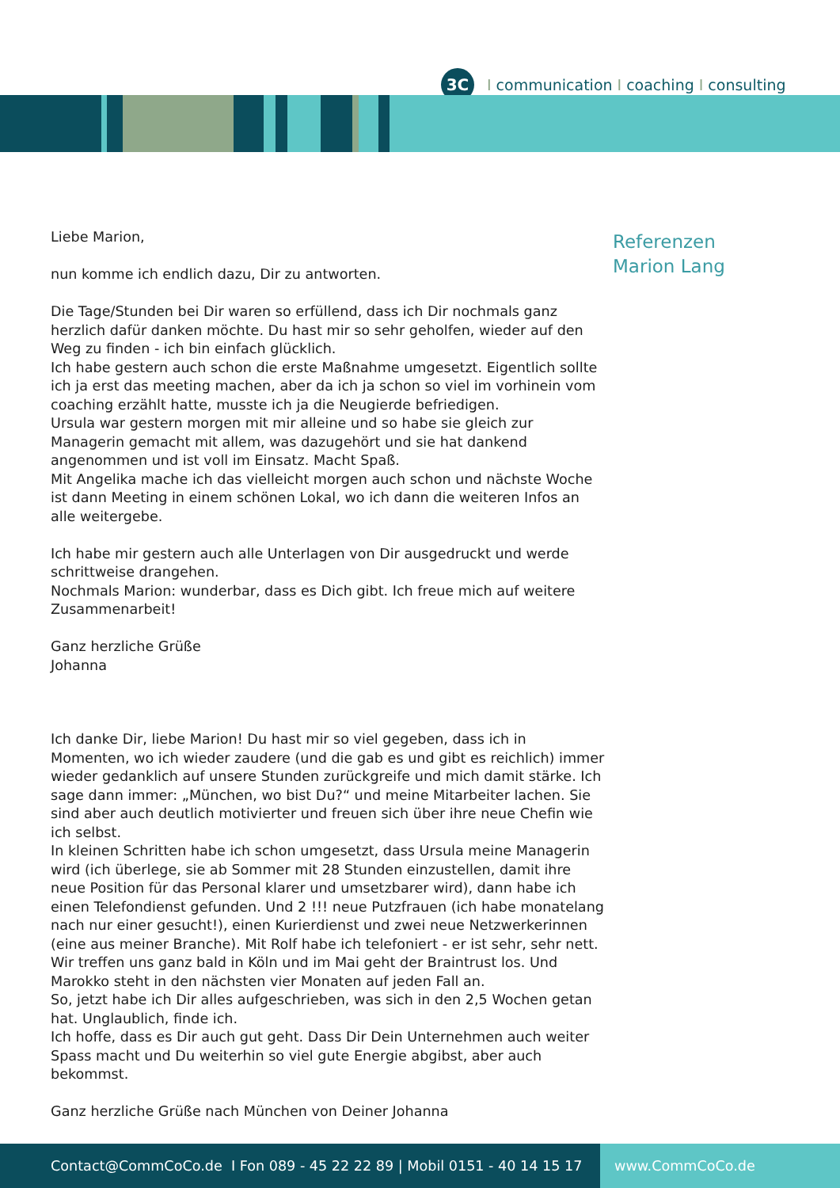3C
Icommunication I coaching I consulting
Referenzen
Marion Lang
Liebe Marion,
nun komme ich endlich dazu, Dir zu antworten.
Die Tage/Stunden bei Dir waren so erfüllend, dass ich Dir nochmals ganz herzlich dafür danken möchte. Du hast mir so sehr geholfen, wieder auf den Weg zu finden - ich bin einfach glücklich.
Ich habe gestern auch schon die erste Maßnahme umgesetzt. Eigentlich sollte ich ja erst das meeting machen, aber da ich ja schon so viel im vorhinein vom coaching erzählt hatte, musste ich ja die Neugierde befriedigen.
Ursula war gestern morgen mit mir alleine und so habe sie gleich zur Managerin gemacht mit allem, was dazugehört und sie hat dankend angenommen und ist voll im Einsatz. Macht Spaß.
Mit Angelika mache ich das vielleicht morgen auch schon und nächste Woche ist dann Meeting in einem schönen Lokal, wo ich dann die weiteren Infos an alle weitergebe.
Ich habe mir gestern auch alle Unterlagen von Dir ausgedruckt und werde schrittweise drangehen.
Nochmals Marion: wunderbar, dass es Dich gibt. Ich freue mich auf weitere Zusammenarbeit!
Ganz herzliche Grüße
Johanna
Ich danke Dir, liebe Marion! Du hast mir so viel gegeben, dass ich in Momenten, wo ich wieder zaudere (und die gab es und gibt es reichlich) immer wieder gedanklich auf unsere Stunden zurückgreife und mich damit stärke. Ich sage dann immer: „München, wo bist Du?“ und meine Mitarbeiter lachen. Sie sind aber auch deutlich motivierter und freuen sich über ihre neue Chefin wie ich selbst.
In kleinen Schritten habe ich schon umgesetzt, dass Ursula meine Managerin wird (ich überlege, sie ab Sommer mit 28 Stunden einzustellen, damit ihre neue Position für das Personal klarer und umsetzbarer wird), dann habe ich einen Telefondienst gefunden. Und 2 !!! neue Putzfrauen (ich habe monatelang nach nur einer gesucht!), einen Kurierdienst und zwei neue Netzwerkerinnen (eine aus meiner Branche). Mit Rolf habe ich telefoniert - er ist sehr, sehr nett. Wir treffen uns ganz bald in Köln und im Mai geht der Braintrust los. Und Marokko steht in den nächsten vier Monaten auf jeden Fall an.
So, jetzt habe ich Dir alles aufgeschrieben, was sich in den 2,5 Wochen getan hat. Unglaublich, finde ich.
Ich hoffe, dass es Dir auch gut geht. Dass Dir Dein Unternehmen auch weiter Spass macht und Du weiterhin so viel gute Energie abgibst, aber auch bekommst.
Ganz herzliche Grüße nach München von Deiner Johanna
Contact@CommCoCo.de I Fon 089 - 45 22 22 89 | Mobil 0151 - 40 14 15 17 www.CommCoCo.de